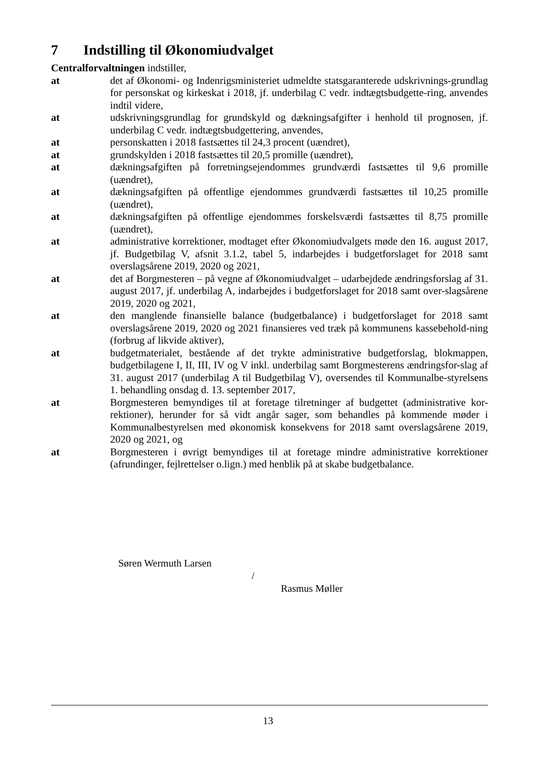7 Indstilling til Økonomiudvalget
Centralforvaltningen indstiller,
at det af Økonomi- og Indenrigsministeriet udmeldte statsgaranterede udskrivnings-grundlag for personskat og kirkeskat i 2018, jf. underbilag C vedr. indtægtsbudgette-ring, anvendes indtil videre,
at udskrivningsgrundlag for grundskyld og dækningsafgifter i henhold til prognosen, jf. underbilag C vedr. indtægtsbudgettering, anvendes,
at personskatten i 2018 fastsættes til 24,3 procent (uændret),
at grundskylden i 2018 fastsættes til 20,5 promille (uændret),
at dækningsafgiften på forretningsejendommes grundværdi fastsættes til 9,6 promille (uændret),
at dækningsafgiften på offentlige ejendommes grundværdi fastsættes til 10,25 promille (uændret),
at dækningsafgiften på offentlige ejendommes forskelsværdi fastsættes til 8,75 promille (uændret),
at administrative korrektioner, modtaget efter Økonomiudvalgets møde den 16. august 2017, jf. Budgetbilag V, afsnit 3.1.2, tabel 5, indarbejdes i budgetforslaget for 2018 samt overslagsårene 2019, 2020 og 2021,
at det af Borgmesteren – på vegne af Økonomiudvalget – udarbejdede ændringsforslag af 31. august 2017, jf. underbilag A, indarbejdes i budgetforslaget for 2018 samt over-slagsårene 2019, 2020 og 2021,
at den manglende finansielle balance (budgetbalance) i budgetforslaget for 2018 samt overslagsårene 2019, 2020 og 2021 finansieres ved træk på kommunens kassebehold-ning (forbrug af likvide aktiver),
at budgetmaterialet, bestående af det trykte administrative budgetforslag, blokmappen, budgetbilagene I, II, III, IV og V inkl. underbilag samt Borgmesterens ændringsfor-slag af 31. august 2017 (underbilag A til Budgetbilag V), oversendes til Kommunalbe-styrelsens 1. behandling onsdag d. 13. september 2017,
at Borgmesteren bemyndiges til at foretage tilretninger af budgettet (administrative kor-rektioner), herunder for så vidt angår sager, som behandles på kommende møder i Kommunalbestyrelsen med økonomisk konsekvens for 2018 samt overslagsårene 2019, 2020 og 2021, og
at Borgmesteren i øvrigt bemyndiges til at foretage mindre administrative korrektioner (afrundinger, fejlrettelser o.lign.) med henblik på at skabe budgetbalance.
Søren Wermuth Larsen
/
Rasmus Møller
13